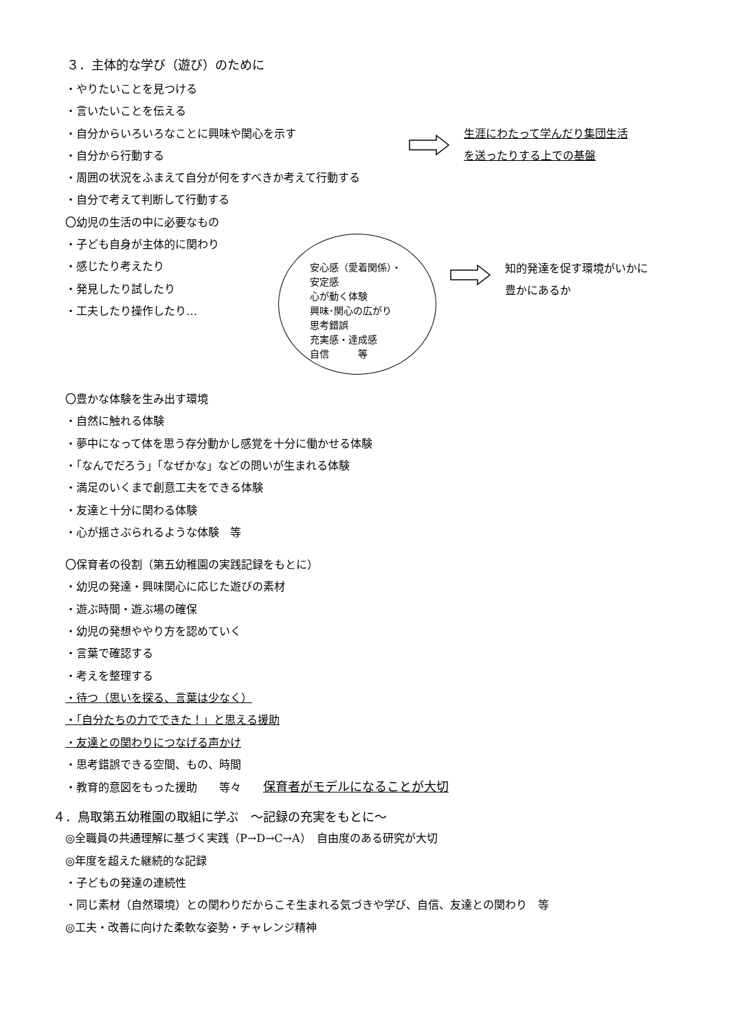３．主体的な学び（遊び）のために
・やりたいことを見つける
・言いたいことを伝える
・自分からいろいろなことに興味や関心を示す
・自分から行動する
生涯にわたって学んだり集団生活
を送ったりする上での基盤
・周囲の状況をふまえて自分が何をすべきか考えて行動する
・自分で考えて判断して行動する
〇幼児の生活の中に必要なもの
・子ども自身が主体的に関わり
・感じたり考えたり
・発見したり試したり
・工夫したり操作したり…
安心感（愛着関係）・安定感
心が動く体験
興味･関心の広がり
思考錯誤
充実感・達成感
自信　　　等
知的発達を促す環境がいかに
豊かにあるか
〇豊かな体験を生み出す環境
・自然に触れる体験
・夢中になって体を思う存分動かし感覚を十分に働かせる体験
・「なんでだろう」「なぜかな」などの問いが生まれる体験
・満足のいくまで創意工夫をできる体験
・友達と十分に関わる体験
・心が揺さぶられるような体験　等
〇保育者の役割（第五幼稚園の実践記録をもとに）
・幼児の発達・興味関心に応じた遊びの素材
・遊ぶ時間・遊ぶ場の確保
・幼児の発想ややり方を認めていく
・言葉で確認する
・考えを整理する
・待つ（思いを探る、言葉は少なく）
・「自分たちの力でできた！」と思える援助
・友達との関わりにつなげる声かけ
・思考錯誤できる空間、もの、時間
・教育的意図をもった援助　　等々　　保育者がモデルになることが大切
４．鳥取第五幼稚園の取組に学ぶ　～記録の充実をもとに～
◎全職員の共通理解に基づく実践（P→D→C→A）　自由度のある研究が大切
◎年度を超えた継続的な記録
・子どもの発達の連続性
・同じ素材（自然環境）との関わりだからこそ生まれる気づきや学び、自信、友達との関わり　等
◎工夫・改善に向けた柔軟な姿勢・チャレンジ精神